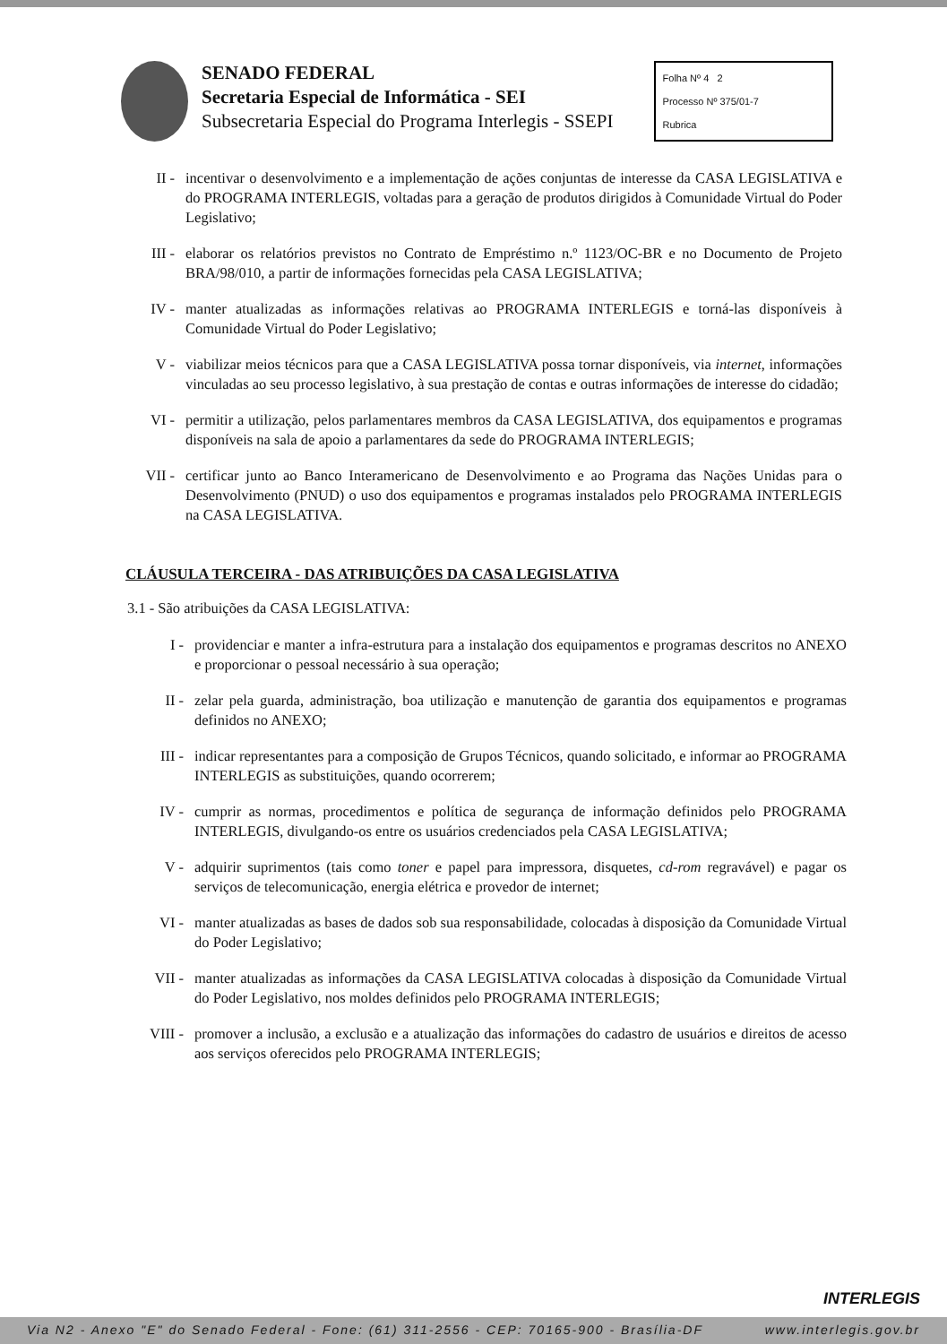SENADO FEDERAL
Secretaria Especial de Informática - SEI
Subsecretaria Especial do Programa Interlegis - SSEPI
Folha Nº 4 2
Processo Nº 375/01-7
Rubrica
II - incentivar o desenvolvimento e a implementação de ações conjuntas de interesse da CASA LEGISLATIVA e do PROGRAMA INTERLEGIS, voltadas para a geração de produtos dirigidos à Comunidade Virtual do Poder Legislativo;
III - elaborar os relatórios previstos no Contrato de Empréstimo n.º 1123/OC-BR e no Documento de Projeto BRA/98/010, a partir de informações fornecidas pela CASA LEGISLATIVA;
IV - manter atualizadas as informações relativas ao PROGRAMA INTERLEGIS e torná-las disponíveis à Comunidade Virtual do Poder Legislativo;
V - viabilizar meios técnicos para que a CASA LEGISLATIVA possa tornar disponíveis, via internet, informações vinculadas ao seu processo legislativo, à sua prestação de contas e outras informações de interesse do cidadão;
VI - permitir a utilização, pelos parlamentares membros da CASA LEGISLATIVA, dos equipamentos e programas disponíveis na sala de apoio a parlamentares da sede do PROGRAMA INTERLEGIS;
VII - certificar junto ao Banco Interamericano de Desenvolvimento e ao Programa das Nações Unidas para o Desenvolvimento (PNUD) o uso dos equipamentos e programas instalados pelo PROGRAMA INTERLEGIS na CASA LEGISLATIVA.
CLÁUSULA TERCEIRA - DAS ATRIBUIÇÕES DA CASA LEGISLATIVA
3.1 - São atribuições da CASA LEGISLATIVA:
I - providenciar e manter a infra-estrutura para a instalação dos equipamentos e programas descritos no ANEXO e proporcionar o pessoal necessário à sua operação;
II - zelar pela guarda, administração, boa utilização e manutenção de garantia dos equipamentos e programas definidos no ANEXO;
III - indicar representantes para a composição de Grupos Técnicos, quando solicitado, e informar ao PROGRAMA INTERLEGIS as substituições, quando ocorrerem;
IV - cumprir as normas, procedimentos e política de segurança de informação definidos pelo PROGRAMA INTERLEGIS, divulgando-os entre os usuários credenciados pela CASA LEGISLATIVA;
V - adquirir suprimentos (tais como toner e papel para impressora, disquetes, cd-rom regravável) e pagar os serviços de telecomunicação, energia elétrica e provedor de internet;
VI - manter atualizadas as bases de dados sob sua responsabilidade, colocadas à disposição da Comunidade Virtual do Poder Legislativo;
VII - manter atualizadas as informações da CASA LEGISLATIVA colocadas à disposição da Comunidade Virtual do Poder Legislativo, nos moldes definidos pelo PROGRAMA INTERLEGIS;
VIII -
promover a inclusão, a exclusão e a atualização das informações do cadastro de usuários e direitos de acesso aos serviços oferecidos pelo PROGRAMA INTERLEGIS;
INTERLEGIS
Via N2 - Anexo "E" do Senado Federal - Fone: (61) 311-2556 - CEP: 70165-900 - Brasília-DF www.interlegis.gov.br